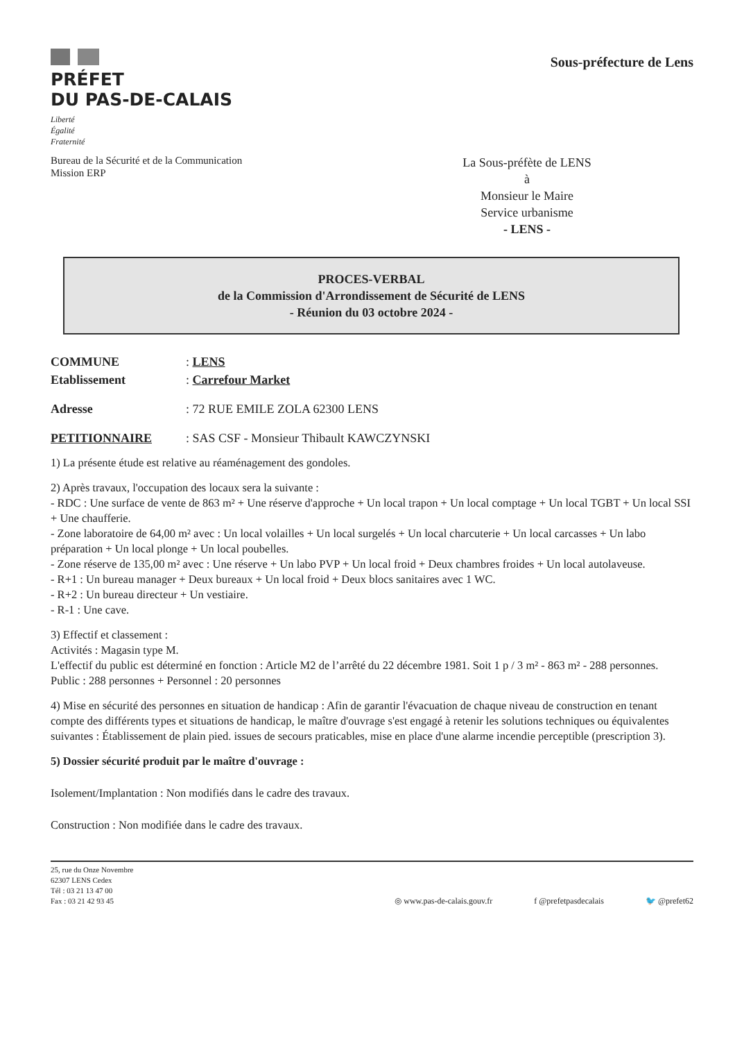PRÉFET
DU PAS-DE-CALAIS
Liberté
Égalité
Fraternité
Sous-préfecture de Lens
Bureau de la Sécurité et de la Communication
Mission ERP
La Sous-préfète de LENS
à
Monsieur le Maire
Service urbanisme
- LENS -
PROCES-VERBAL
de la Commission d'Arrondissement de Sécurité de LENS
- Réunion du 03 octobre 2024 -
COMMUNE: LENS
Etablissement: Carrefour Market
Adresse: 72 RUE EMILE ZOLA 62300 LENS
PETITIONNAIRE: SAS CSF - Monsieur Thibault KAWCZYNSKI
1) La présente étude est relative au réaménagement des gondoles.
2) Après travaux, l'occupation des locaux sera la suivante :
- RDC : Une surface de vente de 863 m² + Une réserve d'approche + Un local trapon + Un local comptage + Un local TGBT + Un local SSI + Une chaufferie.
- Zone laboratoire de 64,00 m² avec : Un local volailles + Un local surgelés + Un local charcuterie + Un local carcasses + Un labo préparation + Un local plonge + Un local poubelles.
- Zone réserve de 135,00 m² avec : Une réserve + Un labo PVP + Un local froid + Deux chambres froides + Un local autolaveuse.
- R+1 : Un bureau manager + Deux bureaux + Un local froid + Deux blocs sanitaires avec 1 WC.
- R+2 : Un bureau directeur + Un vestiaire.
- R-1 : Une cave.
3) Effectif et classement :
Activités : Magasin type M.
L'effectif du public est déterminé en fonction : Article M2 de l’arrêté du 22 décembre 1981. Soit 1 p / 3 m² - 863 m² - 288 personnes.
Public : 288 personnes + Personnel : 20 personnes
4) Mise en sécurité des personnes en situation de handicap : Afin de garantir l'évacuation de chaque niveau de construction en tenant compte des différents types et situations de handicap, le maître d'ouvrage s'est engagé à retenir les solutions techniques ou équivalentes suivantes : Établissement de plain pied. issues de secours praticables, mise en place d'une alarme incendie perceptible (prescription 3).
5) Dossier sécurité produit par le maître d'ouvrage :
Isolement/Implantation : Non modifiés dans le cadre des travaux.
Construction : Non modifiée dans le cadre des travaux.
25, rue du Onze Novembre
62307 LENS Cedex
Tél : 03 21 13 47 00
Fax : 03 21 42 93 45
◎ www.pas-de-calais.gouv.fr f @prefetpasdecalais 🐦 @prefet62